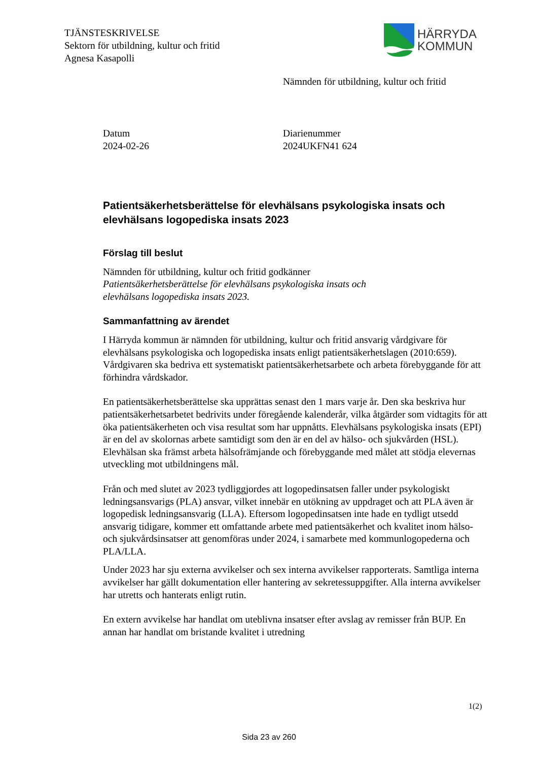TJÄNSTESKRIVELSE
Sektorn för utbildning, kultur och fritid
Agnesa Kasapolli
HÄRRYDA
KOMMUN
Nämnden för utbildning, kultur och fritid
Datum
2024-02-26
Diarienummer
2024UKFN41 624
Patientsäkerhetsberättelse för elevhälsans psykologiska insats och elevhälsans logopediska insats 2023
Förslag till beslut
Nämnden för utbildning, kultur och fritid godkänner
Patientsäkerhetsberättelse för elevhälsans psykologiska insats och
elevhälsans logopediska insats 2023.
Sammanfattning av ärendet
I Härryda kommun är nämnden för utbildning, kultur och fritid ansvarig vårdgivare för elevhälsans psykologiska och logopediska insats enligt patientsäkerhetslagen (2010:659). Vårdgivaren ska bedriva ett systematiskt patientsäkerhetsarbete och arbeta förebyggande för att förhindra vårdskador.
En patientsäkerhetsberättelse ska upprättas senast den 1 mars varje år. Den ska beskriva hur patientsäkerhetsarbetet bedrivits under föregående kalenderår, vilka åtgärder som vidtagits för att öka patientsäkerheten och visa resultat som har uppnåtts. Elevhälsans psykologiska insats (EPI) är en del av skolornas arbete samtidigt som den är en del av hälso- och sjukvården (HSL). Elevhälsan ska främst arbeta hälsofrämjande och förebyggande med målet att stödja elevernas utveckling mot utbildningens mål.
Från och med slutet av 2023 tydliggjordes att logopedinsatsen faller under psykologiskt ledningsansvarigs (PLA) ansvar, vilket innebär en utökning av uppdraget och att PLA även är logopedisk ledningsansvarig (LLA). Eftersom logopedinsatsen inte hade en tydligt utsedd ansvarig tidigare, kommer ett omfattande arbete med patientsäkerhet och kvalitet inom hälso- och sjukvårdsinsatser att genomföras under 2024, i samarbete med kommunlogopederna och PLA/LLA.
Under 2023 har sju externa avvikelser och sex interna avvikelser rapporterats. Samtliga interna avvikelser har gällt dokumentation eller hantering av sekretessuppgifter. Alla interna avvikelser har utretts och hanterats enligt rutin.
En extern avvikelse har handlat om uteblivna insatser efter avslag av remisser från BUP. En annan har handlat om bristande kvalitet i utredning
1(2)
Sida 23 av 260